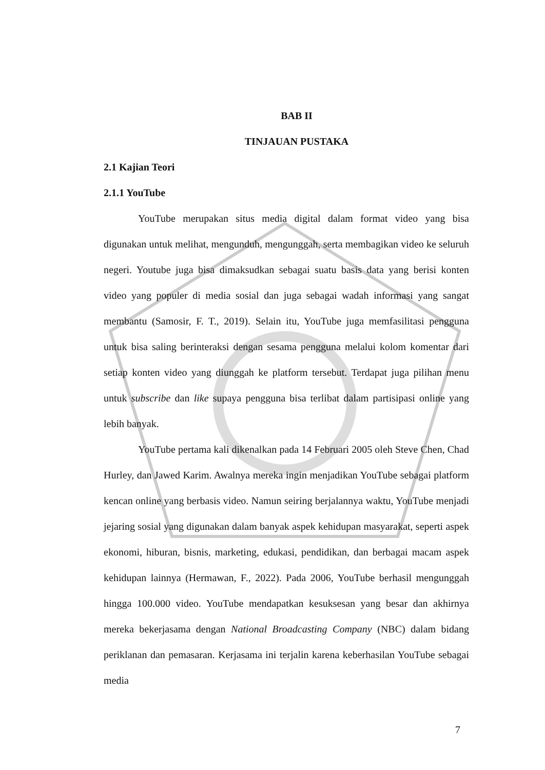BAB II
TINJAUAN PUSTAKA
2.1 Kajian Teori
2.1.1 YouTube
YouTube merupakan situs media digital dalam format video yang bisa digunakan untuk melihat, mengunduh, mengunggah, serta membagikan video ke seluruh negeri. Youtube juga bisa dimaksudkan sebagai suatu basis data yang berisi konten video yang populer di media sosial dan juga sebagai wadah informasi yang sangat membantu (Samosir, F. T., 2019). Selain itu, YouTube juga memfasilitasi pengguna untuk bisa saling berinteraksi dengan sesama pengguna melalui kolom komentar dari setiap konten video yang diunggah ke platform tersebut. Terdapat juga pilihan menu untuk subscribe dan like supaya pengguna bisa terlibat dalam partisipasi online yang lebih banyak.
YouTube pertama kali dikenalkan pada 14 Februari 2005 oleh Steve Chen, Chad Hurley, dan Jawed Karim. Awalnya mereka ingin menjadikan YouTube sebagai platform kencan online yang berbasis video. Namun seiring berjalannya waktu, YouTube menjadi jejaring sosial yang digunakan dalam banyak aspek kehidupan masyarakat, seperti aspek ekonomi, hiburan, bisnis, marketing, edukasi, pendidikan, dan berbagai macam aspek kehidupan lainnya (Hermawan, F., 2022). Pada 2006, YouTube berhasil mengunggah hingga 100.000 video. YouTube mendapatkan kesuksesan yang besar dan akhirnya mereka bekerjasama dengan National Broadcasting Company (NBC) dalam bidang periklanan dan pemasaran. Kerjasama ini terjalin karena keberhasilan YouTube sebagai media
7